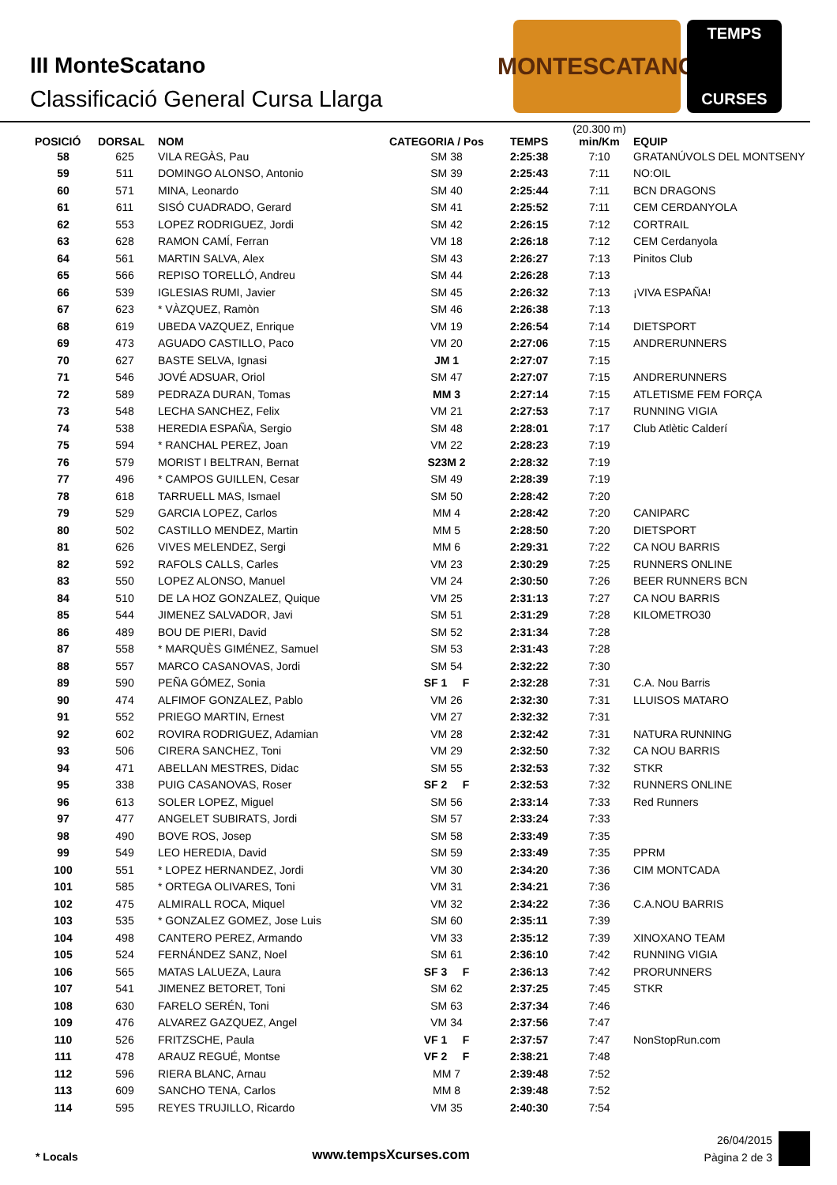III MonteScatano
Classificació General Cursa Llarga
MONTESCATANO
TEMPS
CURSES
| POSICIÓ | DORSAL | NOM | CATEGORIA / Pos | TEMPS | (20.300 m) min/Km | EQUIP |
| --- | --- | --- | --- | --- | --- | --- |
| 58 | 625 | VILA REGÀS, Pau | SM 38 | 2:25:38 | 7:10 | GRATANÚVOLS DEL MONTSENY |
| 59 | 511 | DOMINGO ALONSO, Antonio | SM 39 | 2:25:43 | 7:11 | NO:OIL |
| 60 | 571 | MINA, Leonardo | SM 40 | 2:25:44 | 7:11 | BCN DRAGONS |
| 61 | 611 | SISÓ CUADRADO, Gerard | SM 41 | 2:25:52 | 7:11 | CEM CERDANYOLA |
| 62 | 553 | LOPEZ RODRIGUEZ, Jordi | SM 42 | 2:26:15 | 7:12 | CORTRAIL |
| 63 | 628 | RAMON CAMÍ, Ferran | VM 18 | 2:26:18 | 7:12 | CEM Cerdanyola |
| 64 | 561 | MARTIN SALVA, Alex | SM 43 | 2:26:27 | 7:13 | Pinitos Club |
| 65 | 566 | REPISO TORELLÓ, Andreu | SM 44 | 2:26:28 | 7:13 | |
| 66 | 539 | IGLESIAS RUMI, Javier | SM 45 | 2:26:32 | 7:13 | ¡VIVA ESPAÑA! |
| 67 | 623 | * VÀZQUEZ, Ramòn | SM 46 | 2:26:38 | 7:13 | |
| 68 | 619 | UBEDA VAZQUEZ, Enrique | VM 19 | 2:26:54 | 7:14 | DIETSPORT |
| 69 | 473 | AGUADO CASTILLO, Paco | VM 20 | 2:27:06 | 7:15 | ANDRERUNNERS |
| 70 | 627 | BASTE SELVA, Ignasi | JM 1 | 2:27:07 | 7:15 | |
| 71 | 546 | JOVÉ ADSUAR, Oriol | SM 47 | 2:27:07 | 7:15 | ANDRERUNNERS |
| 72 | 589 | PEDRAZA DURAN, Tomas | MM 3 | 2:27:14 | 7:15 | ATLETISME FEM FORÇA |
| 73 | 548 | LECHA SANCHEZ, Felix | VM 21 | 2:27:53 | 7:17 | RUNNING VIGIA |
| 74 | 538 | HEREDIA ESPAÑA, Sergio | SM 48 | 2:28:01 | 7:17 | Club Atlètic Calderí |
| 75 | 594 | * RANCHAL PEREZ, Joan | VM 22 | 2:28:23 | 7:19 | |
| 76 | 579 | MORIST I BELTRAN, Bernat | S23M 2 | 2:28:32 | 7:19 | |
| 77 | 496 | * CAMPOS GUILLEN, Cesar | SM 49 | 2:28:39 | 7:19 | |
| 78 | 618 | TARRUELL MAS, Ismael | SM 50 | 2:28:42 | 7:20 | |
| 79 | 529 | GARCIA LOPEZ, Carlos | MM 4 | 2:28:42 | 7:20 | CANIPARC |
| 80 | 502 | CASTILLO MENDEZ, Martin | MM 5 | 2:28:50 | 7:20 | DIETSPORT |
| 81 | 626 | VIVES MELENDEZ, Sergi | MM 6 | 2:29:31 | 7:22 | CA NOU BARRIS |
| 82 | 592 | RAFOLS CALLS, Carles | VM 23 | 2:30:29 | 7:25 | RUNNERS ONLINE |
| 83 | 550 | LOPEZ ALONSO, Manuel | VM 24 | 2:30:50 | 7:26 | BEER RUNNERS BCN |
| 84 | 510 | DE LA HOZ GONZALEZ, Quique | VM 25 | 2:31:13 | 7:27 | CA NOU BARRIS |
| 85 | 544 | JIMENEZ SALVADOR, Javi | SM 51 | 2:31:29 | 7:28 | KILOMETRO30 |
| 86 | 489 | BOU DE PIERI, David | SM 52 | 2:31:34 | 7:28 | |
| 87 | 558 | * MARQUÈS GIMÉNEZ, Samuel | SM 53 | 2:31:43 | 7:28 | |
| 88 | 557 | MARCO CASANOVAS, Jordi | SM 54 | 2:32:22 | 7:30 | |
| 89 | 590 | PEÑA GÓMEZ, Sonia | SF 1 F | 2:32:28 | 7:31 | C.A. Nou Barris |
| 90 | 474 | ALFIMOF GONZALEZ, Pablo | VM 26 | 2:32:30 | 7:31 | LLUISOS MATARO |
| 91 | 552 | PRIEGO MARTIN, Ernest | VM 27 | 2:32:32 | 7:31 | |
| 92 | 602 | ROVIRA RODRIGUEZ, Adamian | VM 28 | 2:32:42 | 7:31 | NATURA RUNNING |
| 93 | 506 | CIRERA SANCHEZ, Toni | VM 29 | 2:32:50 | 7:32 | CA NOU BARRIS |
| 94 | 471 | ABELLAN MESTRES, Didac | SM 55 | 2:32:53 | 7:32 | STKR |
| 95 | 338 | PUIG CASANOVAS, Roser | SF 2 F | 2:32:53 | 7:32 | RUNNERS ONLINE |
| 96 | 613 | SOLER LOPEZ, Miguel | SM 56 | 2:33:14 | 7:33 | Red Runners |
| 97 | 477 | ANGELET SUBIRATS, Jordi | SM 57 | 2:33:24 | 7:33 | |
| 98 | 490 | BOVE ROS, Josep | SM 58 | 2:33:49 | 7:35 | |
| 99 | 549 | LEO HEREDIA, David | SM 59 | 2:33:49 | 7:35 | PPRM |
| 100 | 551 | * LOPEZ HERNANDEZ, Jordi | VM 30 | 2:34:20 | 7:36 | CIM MONTCADA |
| 101 | 585 | * ORTEGA OLIVARES, Toni | VM 31 | 2:34:21 | 7:36 | |
| 102 | 475 | ALMIRALL ROCA, Miquel | VM 32 | 2:34:22 | 7:36 | C.A.NOU BARRIS |
| 103 | 535 | * GONZALEZ GOMEZ, Jose Luis | SM 60 | 2:35:11 | 7:39 | |
| 104 | 498 | CANTERO PEREZ, Armando | VM 33 | 2:35:12 | 7:39 | XINOXANO TEAM |
| 105 | 524 | FERNÁNDEZ SANZ, Noel | SM 61 | 2:36:10 | 7:42 | RUNNING VIGIA |
| 106 | 565 | MATAS LALUEZA, Laura | SF 3 F | 2:36:13 | 7:42 | PRORUNNERS |
| 107 | 541 | JIMENEZ BETORET, Toni | SM 62 | 2:37:25 | 7:45 | STKR |
| 108 | 630 | FARELO SERÉN, Toni | SM 63 | 2:37:34 | 7:46 | |
| 109 | 476 | ALVAREZ GAZQUEZ, Angel | VM 34 | 2:37:56 | 7:47 | |
| 110 | 526 | FRITZSCHE, Paula | VF 1 F | 2:37:57 | 7:47 | NonStopRun.com |
| 111 | 478 | ARAUZ REGUÉ, Montse | VF 2 F | 2:38:21 | 7:48 | |
| 112 | 596 | RIERA BLANC, Arnau | MM 7 | 2:39:48 | 7:52 | |
| 113 | 609 | SANCHO TENA, Carlos | MM 8 | 2:39:48 | 7:52 | |
| 114 | 595 | REYES TRUJILLO, Ricardo | VM 35 | 2:40:30 | 7:54 | |
* Locals www.tempsXcurses.com
26/04/2015
Pàgina 2 de 3